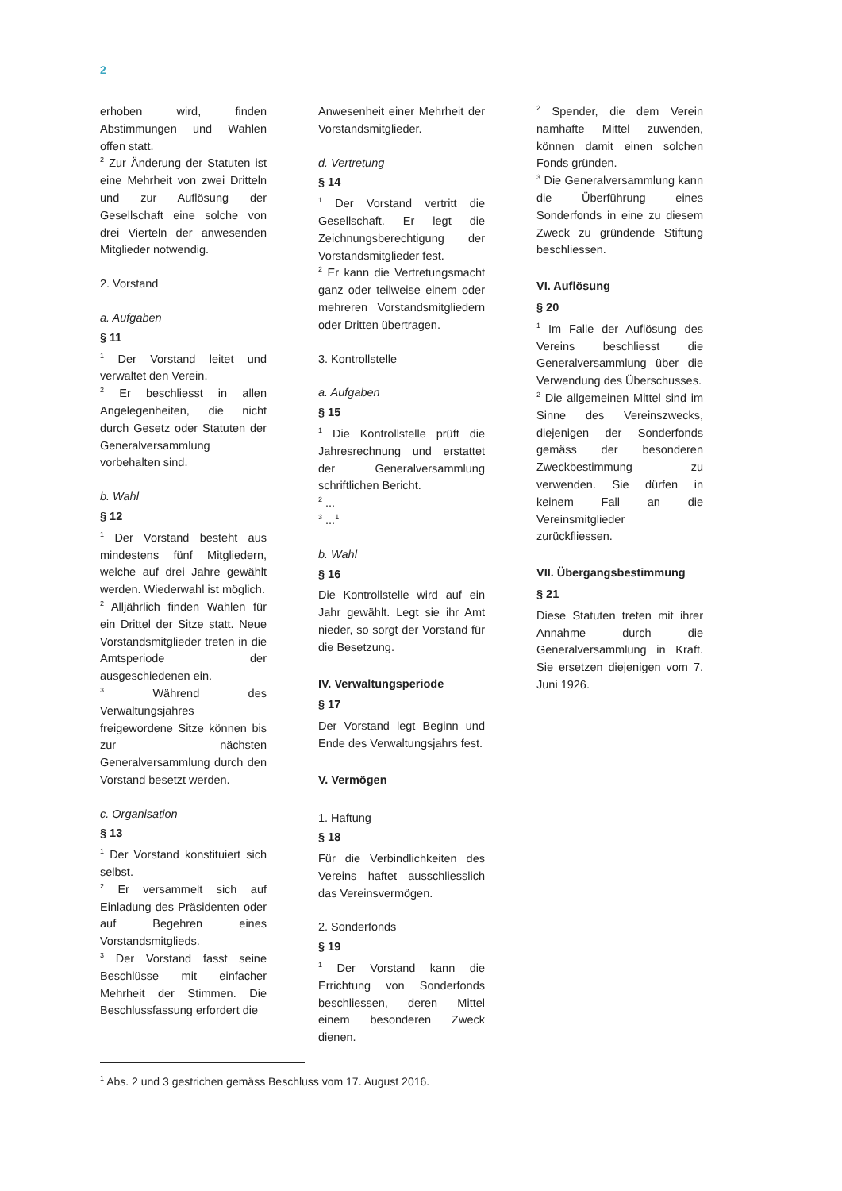2
erhoben wird, finden Abstimmungen und Wahlen offen statt.
<sup>2</sup> Zur Änderung der Statuten ist eine Mehrheit von zwei Dritteln und zur Auflösung der Gesellschaft eine solche von drei Vierteln der anwesenden Mitglieder notwendig.
2. Vorstand
a. Aufgaben
§ 11
<sup>1</sup> Der Vorstand leitet und verwaltet den Verein.
<sup>2</sup> Er beschliesst in allen Angelegenheiten, die nicht durch Gesetz oder Statuten der Generalversammlung vorbehalten sind.
b. Wahl
§ 12
<sup>1</sup> Der Vorstand besteht aus mindestens fünf Mitgliedern, welche auf drei Jahre gewählt werden. Wiederwahl ist möglich.
<sup>2</sup> Alljährlich finden Wahlen für ein Drittel der Sitze statt. Neue Vorstandsmitglieder treten in die Amtsperiode der ausgeschiedenen ein.
<sup>3</sup> Während des Verwaltungsjahres freigewordene Sitze können bis zur nächsten Generalversammlung durch den Vorstand besetzt werden.
c. Organisation
§ 13
<sup>1</sup> Der Vorstand konstituiert sich selbst.
<sup>2</sup> Er versammelt sich auf Einladung des Präsidenten oder auf Begehren eines Vorstandsmitglieds.
<sup>3</sup> Der Vorstand fasst seine Beschlüsse mit einfacher Mehrheit der Stimmen. Die Beschlussfassung erfordert die
Anwesenheit einer Mehrheit der Vorstandsmitglieder.
d. Vertretung
§ 14
<sup>1</sup> Der Vorstand vertritt die Gesellschaft. Er legt die Zeichnungsberechtigung der Vorstandsmitglieder fest.
<sup>2</sup> Er kann die Vertretungsmacht ganz oder teilweise einem oder mehreren Vorstandsmitgliedern oder Dritten übertragen.
3. Kontrollstelle
a. Aufgaben
§ 15
<sup>1</sup> Die Kontrollstelle prüft die Jahresrechnung und erstattet der Generalversammlung schriftlichen Bericht.
<sup>2</sup> ...
<sup>3</sup> ...<sup>1</sup>
b. Wahl
§ 16
Die Kontrollstelle wird auf ein Jahr gewählt. Legt sie ihr Amt nieder, so sorgt der Vorstand für die Besetzung.
IV. Verwaltungsperiode
§ 17
Der Vorstand legt Beginn und Ende des Verwaltungsjahrs fest.
V. Vermögen
1. Haftung
§ 18
Für die Verbindlichkeiten des Vereins haftet ausschliesslich das Vereinsvermögen.
2. Sonderfonds
§ 19
<sup>1</sup> Der Vorstand kann die Errichtung von Sonderfonds beschliessen, deren Mittel einem besonderen Zweck dienen.
<sup>2</sup> Spender, die dem Verein namhafte Mittel zuwenden, können damit einen solchen Fonds gründen.
<sup>3</sup> Die Generalversammlung kann die Überführung eines Sonderfonds in eine zu diesem Zweck zu gründende Stiftung beschliessen.
VI. Auflösung
§ 20
<sup>1</sup> Im Falle der Auflösung des Vereins beschliesst die Generalversammlung über die Verwendung des Überschusses.
<sup>2</sup> Die allgemeinen Mittel sind im Sinne des Vereinszwecks, diejenigen der Sonderfonds gemäss der besonderen Zweckbestimmung zu verwenden. Sie dürfen in keinem Fall an die Vereinsmitglieder zurückfliessen.
VII. Übergangsbestimmung
§ 21
Diese Statuten treten mit ihrer Annahme durch die Generalversammlung in Kraft. Sie ersetzen diejenigen vom 7. Juni 1926.
<sup>1</sup> Abs. 2 und 3 gestrichen gemäss Beschluss vom 17. August 2016.